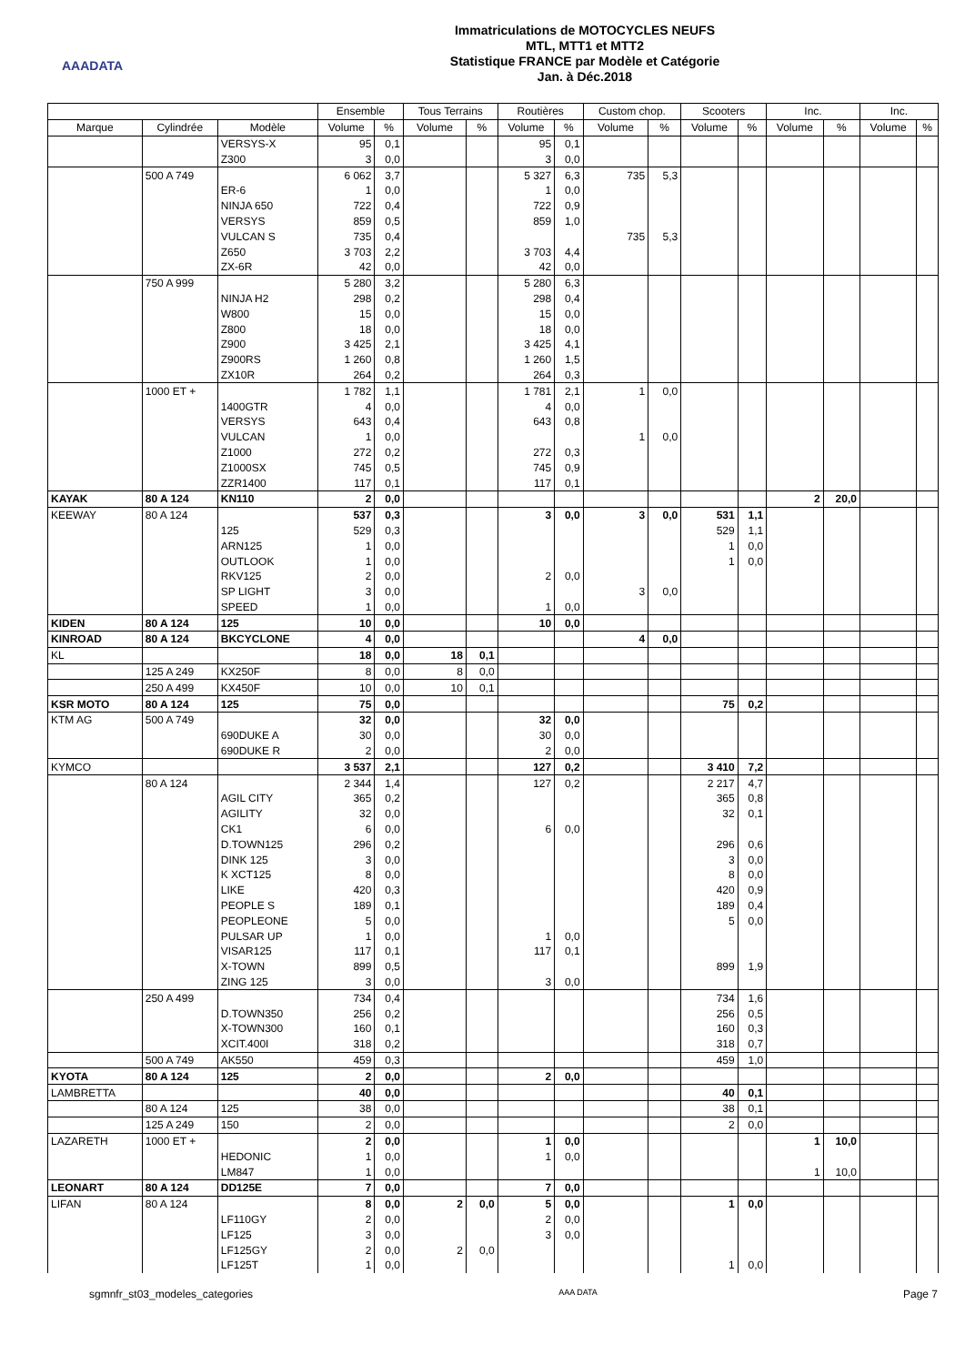AAADATA
Immatriculations de MOTOCYCLES NEUFS
MTL, MTT1 et MTT2
Statistique FRANCE par Modèle et Catégorie
Jan. à Déc.2018
| | | | Ensemble | | Tous Terrains | | Routières | | Custom chop. | | Scooters | | Inc. | | Inc. | |
| --- | --- | --- | --- | --- | --- | --- | --- | --- | --- | --- | --- | --- | --- | --- | --- | --- |
| Marque | Cylindrée | Modèle | Volume | % | Volume | % | Volume | % | Volume | % | Volume | % | Volume | % | Volume | % |
| | | VERSYS-X | 95 | 0,1 | | | 95 | 0,1 | | | | | | | | |
| | | Z300 | 3 | 0,0 | | | 3 | 0,0 | | | | | | | | |
| | 500 A 749 | | 6 062 | 3,7 | | | 5 327 | 6,3 | 735 | 5,3 | | | | | | |
| | | ER-6 | 1 | 0,0 | | | 1 | 0,0 | | | | | | | | |
| | | NINJA 650 | 722 | 0,4 | | | 722 | 0,9 | | | | | | | | |
| | | VERSYS | 859 | 0,5 | | | 859 | 1,0 | | | | | | | | |
| | | VULCAN S | 735 | 0,4 | | | | | 735 | 5,3 | | | | | | |
| | | Z650 | 3 703 | 2,2 | | | 3 703 | 4,4 | | | | | | | | |
| | | ZX-6R | 42 | 0,0 | | | 42 | 0,0 | | | | | | | | |
| | 750 A 999 | | 5 280 | 3,2 | | | 5 280 | 6,3 | | | | | | | | |
| | | NINJA H2 | 298 | 0,2 | | | 298 | 0,4 | | | | | | | | |
| | | W800 | 15 | 0,0 | | | 15 | 0,0 | | | | | | | | |
| | | Z800 | 18 | 0,0 | | | 18 | 0,0 | | | | | | | | |
| | | Z900 | 3 425 | 2,1 | | | 3 425 | 4,1 | | | | | | | | |
| | | Z900RS | 1 260 | 0,8 | | | 1 260 | 1,5 | | | | | | | | |
| | | ZX10R | 264 | 0,2 | | | 264 | 0,3 | | | | | | | | |
| | 1000 ET + | | 1 782 | 1,1 | | | 1 781 | 2,1 | 1 | 0,0 | | | | | | |
| | | 1400GTR | 4 | 0,0 | | | 4 | 0,0 | | | | | | | | |
| | | VERSYS | 643 | 0,4 | | | 643 | 0,8 | | | | | | | | |
| | | VULCAN | 1 | 0,0 | | | | | 1 | 0,0 | | | | | | |
| | | Z1000 | 272 | 0,2 | | | 272 | 0,3 | | | | | | | | |
| | | Z1000SX | 745 | 0,5 | | | 745 | 0,9 | | | | | | | | |
| | | ZZR1400 | 117 | 0,1 | | | 117 | 0,1 | | | | | | | | |
| KAYAK | 80 A 124 | KN110 | 2 | 0,0 | | | | | | | | | 2 | 20,0 | | |
| KEEWAY | 80 A 124 | | 537 | 0,3 | | | 3 | 0,0 | 3 | 0,0 | 531 | 1,1 | | | | |
| | | 125 | 529 | 0,3 | | | | | | | 529 | 1,1 | | | | |
| | | ARN125 | 1 | 0,0 | | | | | | | 1 | 0,0 | | | | |
| | | OUTLOOK | 1 | 0,0 | | | | | | | 1 | 0,0 | | | | |
| | | RKV125 | 2 | 0,0 | | | 2 | 0,0 | | | | | | | | |
| | | SP LIGHT | 3 | 0,0 | | | | | 3 | 0,0 | | | | | | |
| | | SPEED | 1 | 0,0 | | | 1 | 0,0 | | | | | | | | |
| KIDEN | 80 A 124 | 125 | 10 | 0,0 | | | 10 | 0,0 | | | | | | | | |
| KINROAD | 80 A 124 | BKCYCLONE | 4 | 0,0 | | | | | 4 | 0,0 | | | | | | |
| KL | | | 18 | 0,0 | 18 | 0,1 | | | | | | | | | | |
| | 125 A 249 | KX250F | 8 | 0,0 | 8 | 0,0 | | | | | | | | | | |
| | 250 A 499 | KX450F | 10 | 0,0 | 10 | 0,1 | | | | | | | | | | |
| KSR MOTO | 80 A 124 | 125 | 75 | 0,0 | | | | | | | 75 | 0,2 | | | | |
| KTM AG | 500 A 749 | | 32 | 0,0 | | | 32 | 0,0 | | | | | | | | |
| | | 690DUKE A | 30 | 0,0 | | | 30 | 0,0 | | | | | | | | |
| | | 690DUKE R | 2 | 0,0 | | | 2 | 0,0 | | | | | | | | |
| KYMCO | | | 3 537 | 2,1 | | | 127 | 0,2 | | | 3 410 | 7,2 | | | | |
| | 80 A 124 | | 2 344 | 1,4 | | | 127 | 0,2 | | | 2 217 | 4,7 | | | | |
| | | AGIL CITY | 365 | 0,2 | | | | | | | 365 | 0,8 | | | | |
| | | AGILITY | 32 | 0,0 | | | | | | | 32 | 0,1 | | | | |
| | | CK1 | 6 | 0,0 | | | 6 | 0,0 | | | | | | | | |
| | | D.TOWN125 | 296 | 0,2 | | | | | | | 296 | 0,6 | | | | |
| | | DINK 125 | 3 | 0,0 | | | | | | | 3 | 0,0 | | | | |
| | | K XCT125 | 8 | 0,0 | | | | | | | 8 | 0,0 | | | | |
| | | LIKE | 420 | 0,3 | | | | | | | 420 | 0,9 | | | | |
| | | PEOPLE S | 189 | 0,1 | | | | | | | 189 | 0,4 | | | | |
| | | PEOPLEONE | 5 | 0,0 | | | | | | | 5 | 0,0 | | | | |
| | | PULSAR UP | 1 | 0,0 | | | 1 | 0,0 | | | | | | | | |
| | | VISAR125 | 117 | 0,1 | | | 117 | 0,1 | | | | | | | | |
| | | X-TOWN | 899 | 0,5 | | | | | | | 899 | 1,9 | | | | |
| | | ZING 125 | 3 | 0,0 | | | 3 | 0,0 | | | | | | | | |
| | 250 A 499 | | 734 | 0,4 | | | | | | | 734 | 1,6 | | | | |
| | | D.TOWN350 | 256 | 0,2 | | | | | | | 256 | 0,5 | | | | |
| | | X-TOWN300 | 160 | 0,1 | | | | | | | 160 | 0,3 | | | | |
| | | XCIT.400I | 318 | 0,2 | | | | | | | 318 | 0,7 | | | | |
| | 500 A 749 | AK550 | 459 | 0,3 | | | | | | | 459 | 1,0 | | | | |
| KYOTA | 80 A 124 | 125 | 2 | 0,0 | | | 2 | 0,0 | | | | | | | | |
| LAMBRETTA | | | 40 | 0,0 | | | | | | | 40 | 0,1 | | | | |
| | 80 A 124 | 125 | 38 | 0,0 | | | | | | | 38 | 0,1 | | | | |
| | 125 A 249 | 150 | 2 | 0,0 | | | | | | | 2 | 0,0 | | | | |
| LAZARETH | 1000 ET + | | 2 | 0,0 | | | 1 | 0,0 | | | | | 1 | 10,0 | | |
| | | HEDONIC | 1 | 0,0 | | | 1 | 0,0 | | | | | | | | |
| | | LM847 | 1 | 0,0 | | | | | | | | | 1 | 10,0 | | |
| LEONART | 80 A 124 | DD125E | 7 | 0,0 | | | 7 | 0,0 | | | | | | | | |
| LIFAN | 80 A 124 | | 8 | 0,0 | 2 | 0,0 | 5 | 0,0 | | | 1 | 0,0 | | | | |
| | | LF110GY | 2 | 0,0 | | | 2 | 0,0 | | | | | | | | |
| | | LF125 | 3 | 0,0 | | | 3 | 0,0 | | | | | | | | |
| | | LF125GY | 2 | 0,0 | 2 | 0,0 | | | | | | | | | | |
| | | LF125T | 1 | 0,0 | | | | | | | 1 | 0,0 | | | | |
sgmnfr_st03_modeles_categories AAA DATA Page 7